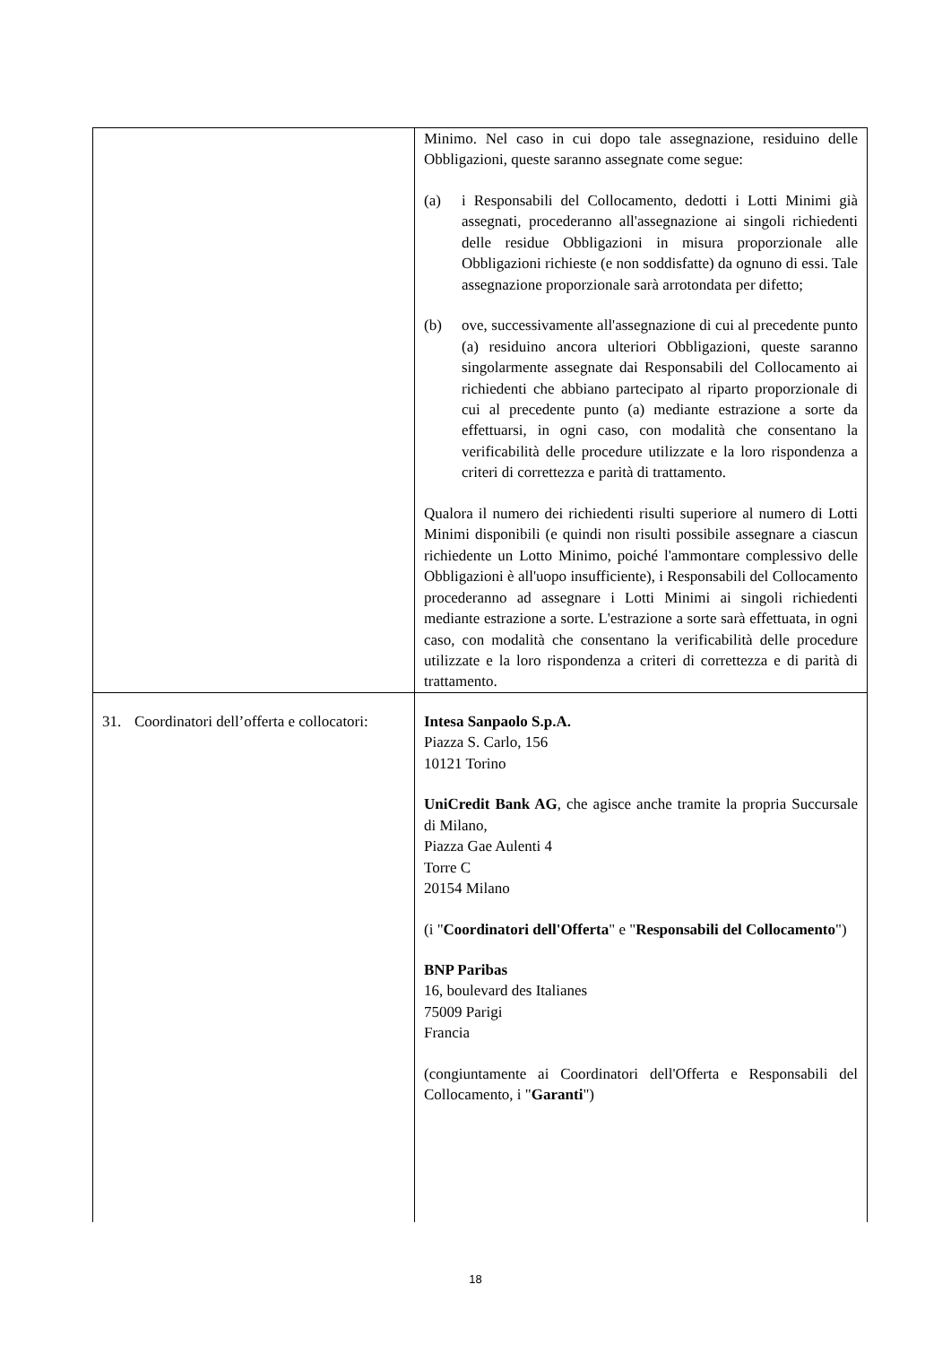| | Minimo. Nel caso in cui dopo tale assegnazione, residuino delle Obbligazioni, queste saranno assegnate come segue: (a) i Responsabili del Collocamento, dedotti i Lotti Minimi già assegnati, procederanno all'assegnazione ai singoli richiedenti delle residue Obbligazioni in misura proporzionale alle Obbligazioni richieste (e non soddisfatte) da ognuno di essi. Tale assegnazione proporzionale sarà arrotondata per difetto; (b) ove, successivamente all'assegnazione di cui al precedente punto (a) residuino ancora ulteriori Obbligazioni, queste saranno singolarmente assegnate dai Responsabili del Collocamento ai richiedenti che abbiano partecipato al riparto proporzionale di cui al precedente punto (a) mediante estrazione a sorte da effettuarsi, in ogni caso, con modalità che consentano la verificabilità delle procedure utilizzate e la loro rispondenza a criteri di correttezza e parità di trattamento. Qualora il numero dei richiedenti risulti superiore al numero di Lotti Minimi disponibili (e quindi non risulti possibile assegnare a ciascun richiedente un Lotto Minimo, poiché l'ammontare complessivo delle Obbligazioni è all'uopo insufficiente), i Responsabili del Collocamento procederanno ad assegnare i Lotti Minimi ai singoli richiedenti mediante estrazione a sorte. L'estrazione a sorte sarà effettuata, in ogni caso, con modalità che consentano la verificabilità delle procedure utilizzate e la loro rispondenza a criteri di correttezza e di parità di trattamento. |
| 31. Coordinatori dell’offerta e collocatori: | Intesa Sanpaolo S.p.A. Piazza S. Carlo, 156 10121 Torino UniCredit Bank AG , che agisce anche tramite la propria Succursale di Milano, Piazza Gae Aulenti 4 Torre C 20154 Milano (i " Coordinatori dell'Offerta " e " Responsabili del Collocamento ") BNP Paribas 16, boulevard des Italianes 75009 Parigi Francia (congiuntamente ai Coordinatori dell'Offerta e Responsabili del Collocamento, i " Garanti ") |
18